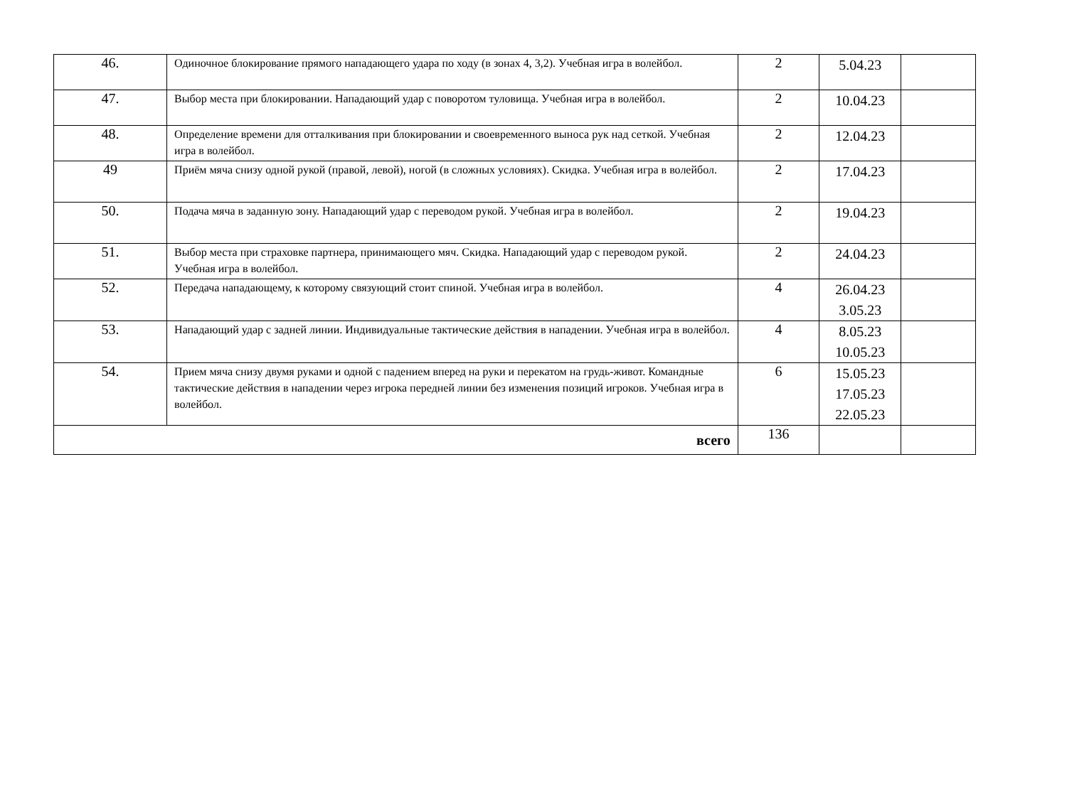| 46. | Одиночное блокирование прямого нападающего удара по ходу (в зонах 4, 3,2). Учебная игра в волейбол. | 2 | 5.04.23 | |
| 47. | Выбор места при блокировании. Нападающий удар с поворотом туловища. Учебная игра в волейбол. | 2 | 10.04.23 | |
| 48. | Определение времени для отталкивания при блокировании и своевременного выноса рук над сеткой. Учебная игра в волейбол. | 2 | 12.04.23 | |
| 49 | Приём мяча снизу одной рукой (правой, левой), ногой (в сложных условиях). Скидка. Учебная игра в волейбол. | 2 | 17.04.23 | |
| 50. | Подача мяча в заданную зону. Нападающий удар с переводом рукой. Учебная игра в волейбол. | 2 | 19.04.23 | |
| 51. | Выбор места при страховке партнера, принимающего мяч. Скидка. Нападающий удар с переводом рукой. Учебная игра в волейбол. | 2 | 24.04.23 | |
| 52. | Передача нападающему, к которому связующий стоит спиной. Учебная игра в волейбол. | 4 | 26.04.23 3.05.23 | |
| 53. | Нападающий удар с задней линии. Индивидуальные тактические действия в нападении. Учебная игра в волейбол. | 4 | 8.05.23 10.05.23 | |
| 54. | Прием мяча снизу двумя руками и одной с падением вперед на руки и перекатом на грудь-живот. Командные тактические действия в нападении через игрока передней линии без изменения позиций игроков. Учебная игра в волейбол. | 6 | 15.05.23 17.05.23 22.05.23 | |
| всего | | 136 | | |